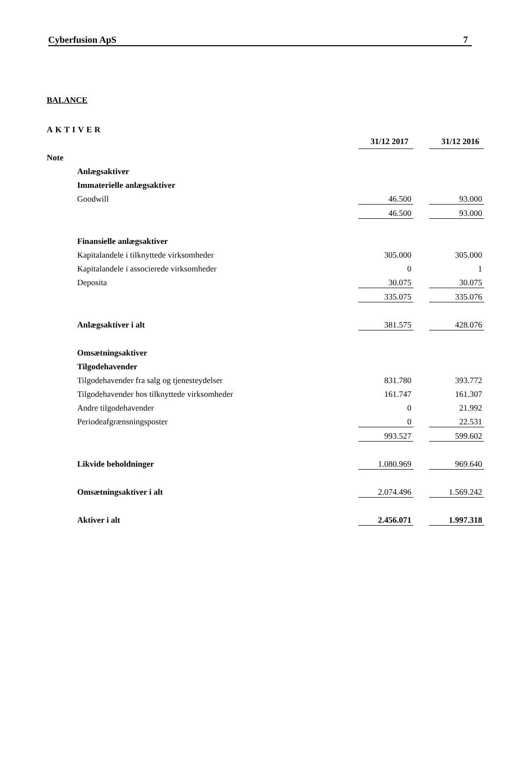Cyberfusion ApS 7
BALANCE
AKTIVER
| | | 31/12 2017 | | 31/12 2016 |
| Note | | | | |
| | Anlægsaktiver | | | |
| | Immaterielle anlægsaktiver | | | |
| | Goodwill | 46.500 | | 93.000 |
| | | 46.500 | | 93.000 |
| | Finansielle anlægsaktiver | | | |
| | Kapitalandele i tilknyttede virksomheder | 305.000 | | 305.000 |
| | Kapitalandele i associerede virksomheder | 0 | | 1 |
| | Deposita | 30.075 | | 30.075 |
| | | 335.075 | | 335.076 |
| | Anlægsaktiver i alt | 381.575 | | 428.076 |
| | Omsætningsaktiver | | | |
| | Tilgodehavender | | | |
| | Tilgodehavender fra salg og tjenesteydelser | 831.780 | | 393.772 |
| | Tilgodehavender hos tilknyttede virksomheder | 161.747 | | 161.307 |
| | Andre tilgodehavender | 0 | | 21.992 |
| | Periodeafgrænsningsposter | 0 | | 22.531 |
| | | 993.527 | | 599.602 |
| | Likvide beholdninger | 1.080.969 | | 969.640 |
| | Omsætningsaktiver i alt | 2.074.496 | | 1.569.242 |
| | Aktiver i alt | 2.456.071 | | 1.997.318 |